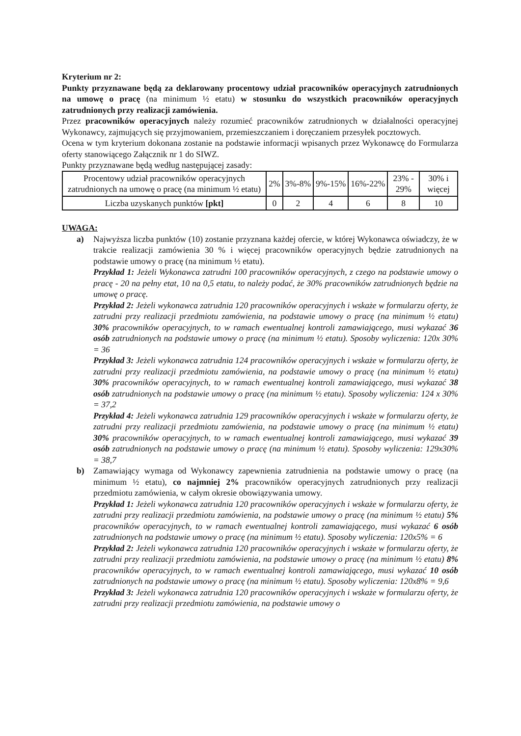Kryterium nr 2:
Punkty przyznawane będą za deklarowany procentowy udział pracowników operacyjnych zatrudnionych na umowę o pracę (na minimum ½ etatu) w stosunku do wszystkich pracowników operacyjnych zatrudnionych przy realizacji zamówienia.
Przez pracowników operacyjnych należy rozumieć pracowników zatrudnionych w działalności operacyjnej Wykonawcy, zajmujących się przyjmowaniem, przemieszczaniem i doręczaniem przesyłek pocztowych.
Ocena w tym kryterium dokonana zostanie na podstawie informacji wpisanych przez Wykonawcę do Formularza oferty stanowiącego Załącznik nr 1 do SIWZ.
Punkty przyznawane będą według następującej zasady:
| Procentowy udział pracowników operacyjnych zatrudnionych na umowę o pracę (na minimum ½ etatu) | 2% | 3%-8% | 9%-15% | 16%-22% | 23% - 29% | 30% i więcej |
| Liczba uzyskanych punktów [pkt] | 0 | 2 | 4 | 6 | 8 | 10 |
UWAGA:
a) Najwyższa liczba punktów (10) zostanie przyznana każdej ofercie, w której Wykonawca oświadczy, że w trakcie realizacji zamówienia 30 % i więcej pracowników operacyjnych będzie zatrudnionych na podstawie umowy o pracę (na minimum ½ etatu).
Przykład 1: Jeżeli Wykonawca zatrudni 100 pracowników operacyjnych, z czego na podstawie umowy o pracę - 20 na pełny etat, 10 na 0,5 etatu, to należy podać, że 30% pracowników zatrudnionych będzie na umowę o pracę.
Przykład 2: Jeżeli wykonawca zatrudnia 120 pracowników operacyjnych i wskaże w formularzu oferty, że zatrudni przy realizacji przedmiotu zamówienia, na podstawie umowy o pracę (na minimum ½ etatu) 30% pracowników operacyjnych, to w ramach ewentualnej kontroli zamawiającego, musi wykazać 36 osób zatrudnionych na podstawie umowy o pracę (na minimum ½ etatu). Sposoby wyliczenia: 120x 30% = 36
Przykład 3: Jeżeli wykonawca zatrudnia 124 pracowników operacyjnych i wskaże w formularzu oferty, że zatrudni przy realizacji przedmiotu zamówienia, na podstawie umowy o pracę (na minimum ½ etatu) 30% pracowników operacyjnych, to w ramach ewentualnej kontroli zamawiającego, musi wykazać 38 osób zatrudnionych na podstawie umowy o pracę (na minimum ½ etatu). Sposoby wyliczenia: 124 x 30% = 37,2
Przykład 4: Jeżeli wykonawca zatrudnia 129 pracowników operacyjnych i wskaże w formularzu oferty, że zatrudni przy realizacji przedmiotu zamówienia, na podstawie umowy o pracę (na minimum ½ etatu) 30% pracowników operacyjnych, to w ramach ewentualnej kontroli zamawiającego, musi wykazać 39 osób zatrudnionych na podstawie umowy o pracę (na minimum ½ etatu). Sposoby wyliczenia: 129x30% = 38,7
b) Zamawiający wymaga od Wykonawcy zapewnienia zatrudnienia na podstawie umowy o pracę (na minimum ½ etatu), co najmniej 2% pracowników operacyjnych zatrudnionych przy realizacji przedmiotu zamówienia, w całym okresie obowiązywania umowy.
Przykład 1: Jeżeli wykonawca zatrudnia 120 pracowników operacyjnych i wskaże w formularzu oferty, że zatrudni przy realizacji przedmiotu zamówienia, na podstawie umowy o pracę (na minimum ½ etatu) 5% pracowników operacyjnych, to w ramach ewentualnej kontroli zamawiającego, musi wykazać 6 osób zatrudnionych na podstawie umowy o pracę (na minimum ½ etatu). Sposoby wyliczenia: 120x5% = 6
Przykład 2: Jeżeli wykonawca zatrudnia 120 pracowników operacyjnych i wskaże w formularzu oferty, że zatrudni przy realizacji przedmiotu zamówienia, na podstawie umowy o pracę (na minimum ½ etatu) 8% pracowników operacyjnych, to w ramach ewentualnej kontroli zamawiającego, musi wykazać 10 osób zatrudnionych na podstawie umowy o pracę (na minimum ½ etatu). Sposoby wyliczenia: 120x8% = 9,6
Przykład 3: Jeżeli wykonawca zatrudnia 120 pracowników operacyjnych i wskaże w formularzu oferty, że zatrudni przy realizacji przedmiotu zamówienia, na podstawie umowy o